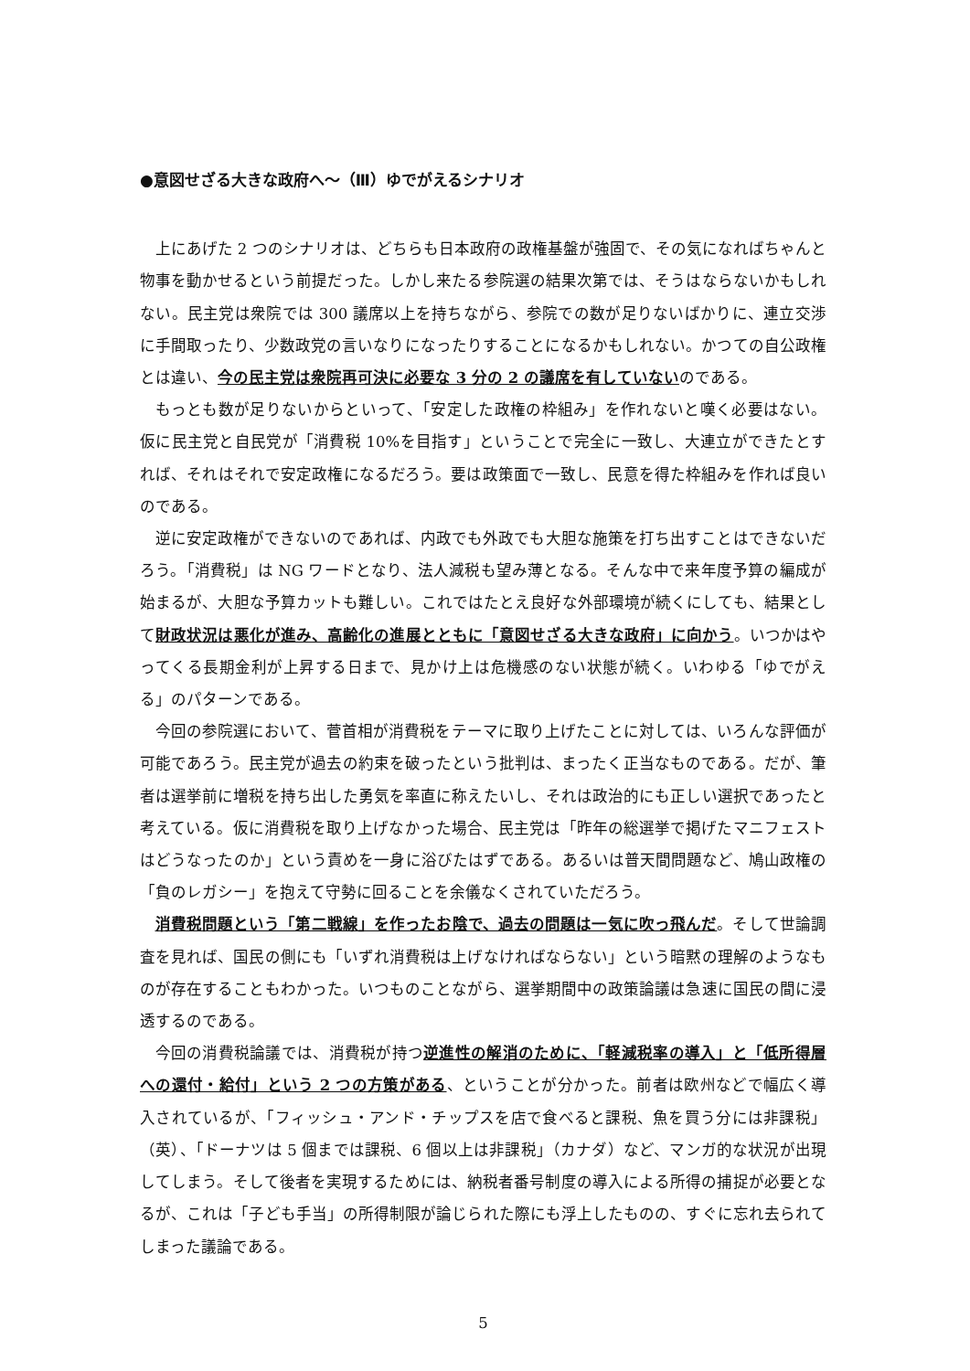●意図せざる大きな政府へ～（Ⅲ）ゆでがえるシナリオ
上にあげた 2 つのシナリオは、どちらも日本政府の政権基盤が強固で、その気になればちゃんと物事を動かせるという前提だった。しかし来たる参院選の結果次第では、そうはならないかもしれない。民主党は衆院では 300 議席以上を持ちながら、参院での数が足りないばかりに、連立交渉に手間取ったり、少数政党の言いなりになったりすることになるかもしれない。かつての自公政権とは違い、今の民主党は衆院再可決に必要な 3 分の 2 の議席を有していないのである。
もっとも数が足りないからといって、「安定した政権の枠組み」を作れないと嘆く必要はない。仮に民主党と自民党が「消費税 10%を目指す」ということで完全に一致し、大連立ができたとすれば、それはそれで安定政権になるだろう。要は政策面で一致し、民意を得た枠組みを作れば良いのである。
逆に安定政権ができないのであれば、内政でも外政でも大胆な施策を打ち出すことはできないだろう。「消費税」は NG ワードとなり、法人減税も望み薄となる。そんな中で来年度予算の編成が始まるが、大胆な予算カットも難しい。これではたとえ良好な外部環境が続くにしても、結果として財政状況は悪化が進み、高齢化の進展とともに「意図せざる大きな政府」に向かう。いつかはやってくる長期金利が上昇する日まで、見かけ上は危機感のない状態が続く。いわゆる「ゆでがえる」のパターンである。
今回の参院選において、菅首相が消費税をテーマに取り上げたことに対しては、いろんな評価が可能であろう。民主党が過去の約束を破ったという批判は、まったく正当なものである。だが、筆者は選挙前に増税を持ち出した勇気を率直に称えたいし、それは政治的にも正しい選択であったと考えている。仮に消費税を取り上げなかった場合、民主党は「昨年の総選挙で掲げたマニフェストはどうなったのか」という責めを一身に浴びたはずである。あるいは普天間問題など、鳩山政権の「負のレガシー」を抱えて守勢に回ることを余儀なくされていただろう。
消費税問題という「第二戦線」を作ったお陰で、過去の問題は一気に吹っ飛んだ。そして世論調査を見れば、国民の側にも「いずれ消費税は上げなければならない」という暗黙の理解のようなものが存在することもわかった。いつものことながら、選挙期間中の政策論議は急速に国民の間に浸透するのである。
今回の消費税論議では、消費税が持つ逆進性の解消のために、「軽減税率の導入」と「低所得層への還付・給付」という 2 つの方策がある、ということが分かった。前者は欧州などで幅広く導入されているが、「フィッシュ・アンド・チップスを店で食べると課税、魚を買う分には非課税」（英）、「ドーナツは 5 個までは課税、6 個以上は非課税」（カナダ）など、マンガ的な状況が出現してしまう。そして後者を実現するためには、納税者番号制度の導入による所得の捕捉が必要となるが、これは「子ども手当」の所得制限が論じられた際にも浮上したものの、すぐに忘れ去られてしまった議論である。
5